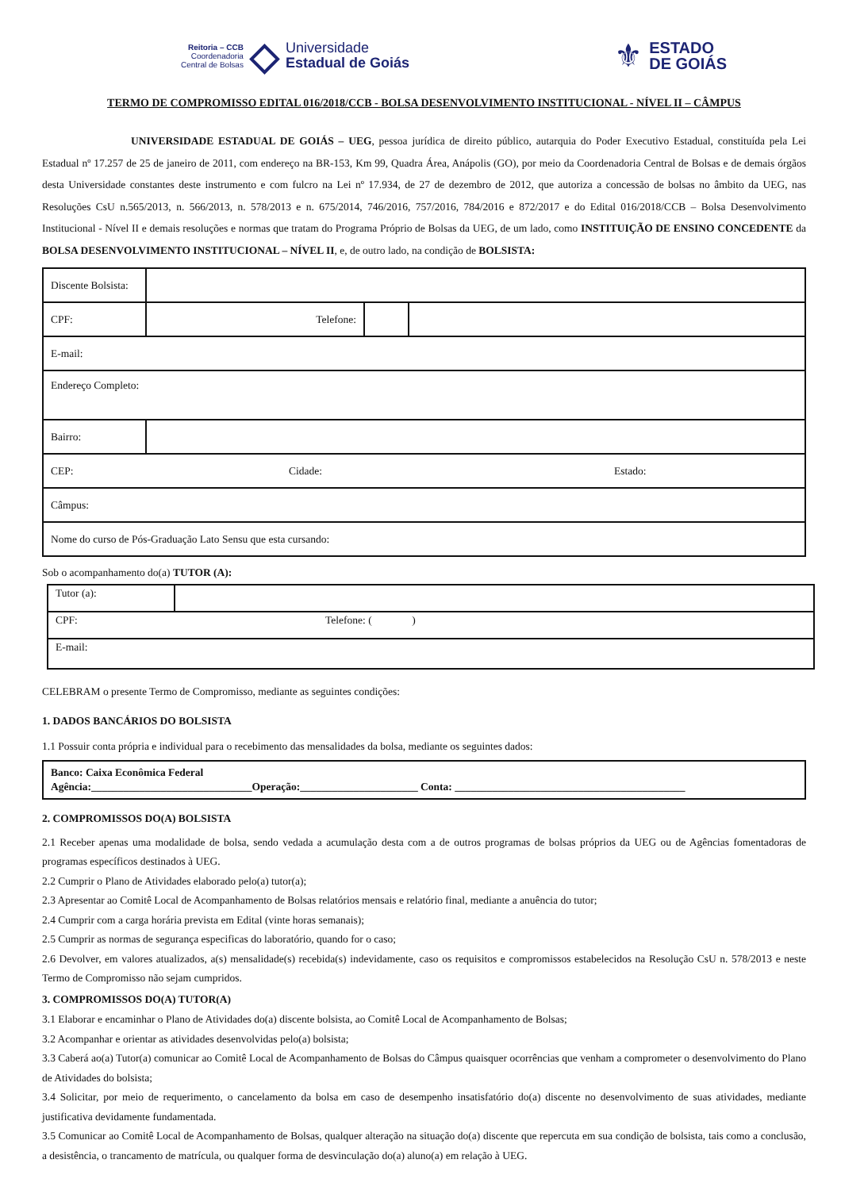Reitoria – CCB
Coordenadoria
Central de Bolsas
◇
Universidade
Estadual de Goiás
⚜
ESTADO
DE GOIÁS
TERMO DE COMPROMISSO EDITAL 016/2018/CCB - BOLSA DESENVOLVIMENTO INSTITUCIONAL - NÍVEL II – CÂMPUS
UNIVERSIDADE ESTADUAL DE GOIÁS – UEG, pessoa jurídica de direito público, autarquia do Poder Executivo Estadual, constituída pela Lei Estadual nº 17.257 de 25 de janeiro de 2011, com endereço na BR-153, Km 99, Quadra Área, Anápolis (GO), por meio da Coordenadoria Central de Bolsas e de demais órgãos desta Universidade constantes deste instrumento e com fulcro na Lei nº 17.934, de 27 de dezembro de 2012, que autoriza a concessão de bolsas no âmbito da UEG, nas Resoluções CsU n.565/2013, n. 566/2013, n. 578/2013 e n. 675/2014, 746/2016, 757/2016, 784/2016 e 872/2017 e do Edital 016/2018/CCB – Bolsa Desenvolvimento Institucional - Nível II e demais resoluções e normas que tratam do Programa Próprio de Bolsas da UEG, de um lado, como INSTITUIÇÃO DE ENSINO CONCEDENTE da BOLSA DESENVOLVIMENTO INSTITUCIONAL – NÍVEL II, e, de outro lado, na condição de BOLSISTA:
| Discente Bolsista: | | | |
| CPF: | Telefone: | | |
| E-mail: | | | |
| Endereço Completo: | | | |
| Bairro: | | | |
| CEP: Cidade: Estado: | | | |
| Câmpus: | | | |
| Nome do curso de Pós-Graduação Lato Sensu que esta cursando: | | | |
Sob o acompanhamento do(a) TUTOR (A):
| Tutor (a): | |
| CPF: Telefone: ( ) | |
| E-mail: | |
CELEBRAM o presente Termo de Compromisso, mediante as seguintes condições:
1. DADOS BANCÁRIOS DO BOLSISTA
1.1 Possuir conta própria e individual para o recebimento das mensalidades da bolsa, mediante os seguintes dados:
| Banco: Caixa Econômica Federal Agência:______________________________Operação:______________________ Conta: ___________________________________________ |
2. COMPROMISSOS DO(A) BOLSISTA
2.1 Receber apenas uma modalidade de bolsa, sendo vedada a acumulação desta com a de outros programas de bolsas próprios da UEG ou de Agências fomentadoras de programas específicos destinados à UEG.
2.2 Cumprir o Plano de Atividades elaborado pelo(a) tutor(a);
2.3 Apresentar ao Comitê Local de Acompanhamento de Bolsas relatórios mensais e relatório final, mediante a anuência do tutor;
2.4 Cumprir com a carga horária prevista em Edital (vinte horas semanais);
2.5 Cumprir as normas de segurança especificas do laboratório, quando for o caso;
2.6 Devolver, em valores atualizados, a(s) mensalidade(s) recebida(s) indevidamente, caso os requisitos e compromissos estabelecidos na Resolução CsU n. 578/2013 e neste Termo de Compromisso não sejam cumpridos.
3. COMPROMISSOS DO(A) TUTOR(A)
3.1 Elaborar e encaminhar o Plano de Atividades do(a) discente bolsista, ao Comitê Local de Acompanhamento de Bolsas;
3.2 Acompanhar e orientar as atividades desenvolvidas pelo(a) bolsista;
3.3 Caberá ao(a) Tutor(a) comunicar ao Comitê Local de Acompanhamento de Bolsas do Câmpus quaisquer ocorrências que venham a comprometer o desenvolvimento do Plano de Atividades do bolsista;
3.4 Solicitar, por meio de requerimento, o cancelamento da bolsa em caso de desempenho insatisfatório do(a) discente no desenvolvimento de suas atividades, mediante justificativa devidamente fundamentada.
3.5 Comunicar ao Comitê Local de Acompanhamento de Bolsas, qualquer alteração na situação do(a) discente que repercuta em sua condição de bolsista, tais como a conclusão, a desistência, o trancamento de matrícula, ou qualquer forma de desvinculação do(a) aluno(a) em relação à UEG.